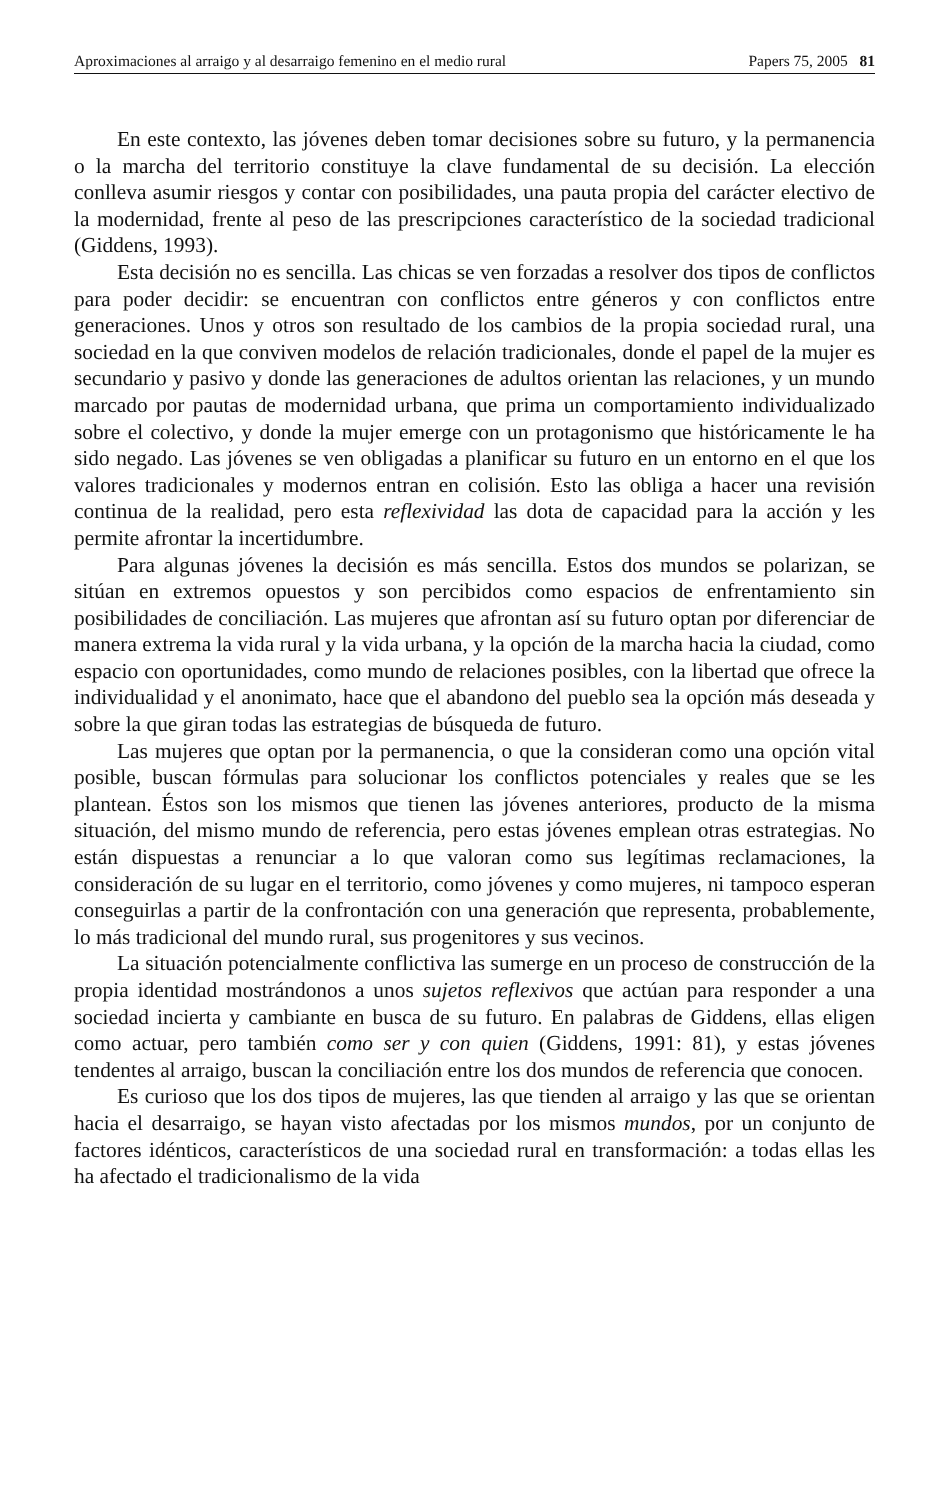Aproximaciones al arraigo y al desarraigo femenino en el medio rural Papers 75, 2005 81
En este contexto, las jóvenes deben tomar decisiones sobre su futuro, y la permanencia o la marcha del territorio constituye la clave fundamental de su decisión. La elección conlleva asumir riesgos y contar con posibilidades, una pauta propia del carácter electivo de la modernidad, frente al peso de las prescripciones característico de la sociedad tradicional (Giddens, 1993).
Esta decisión no es sencilla. Las chicas se ven forzadas a resolver dos tipos de conflictos para poder decidir: se encuentran con conflictos entre géneros y con conflictos entre generaciones. Unos y otros son resultado de los cambios de la propia sociedad rural, una sociedad en la que conviven modelos de relación tradicionales, donde el papel de la mujer es secundario y pasivo y donde las generaciones de adultos orientan las relaciones, y un mundo marcado por pautas de modernidad urbana, que prima un comportamiento individualizado sobre el colectivo, y donde la mujer emerge con un protagonismo que históricamente le ha sido negado. Las jóvenes se ven obligadas a planificar su futuro en un entorno en el que los valores tradicionales y modernos entran en colisión. Esto las obliga a hacer una revisión continua de la realidad, pero esta reflexividad las dota de capacidad para la acción y les permite afrontar la incertidumbre.
Para algunas jóvenes la decisión es más sencilla. Estos dos mundos se polarizan, se sitúan en extremos opuestos y son percibidos como espacios de enfrentamiento sin posibilidades de conciliación. Las mujeres que afrontan así su futuro optan por diferenciar de manera extrema la vida rural y la vida urbana, y la opción de la marcha hacia la ciudad, como espacio con oportunidades, como mundo de relaciones posibles, con la libertad que ofrece la individualidad y el anonimato, hace que el abandono del pueblo sea la opción más deseada y sobre la que giran todas las estrategias de búsqueda de futuro.
Las mujeres que optan por la permanencia, o que la consideran como una opción vital posible, buscan fórmulas para solucionar los conflictos potenciales y reales que se les plantean. Éstos son los mismos que tienen las jóvenes anteriores, producto de la misma situación, del mismo mundo de referencia, pero estas jóvenes emplean otras estrategias. No están dispuestas a renunciar a lo que valoran como sus legítimas reclamaciones, la consideración de su lugar en el territorio, como jóvenes y como mujeres, ni tampoco esperan conseguirlas a partir de la confrontación con una generación que representa, probablemente, lo más tradicional del mundo rural, sus progenitores y sus vecinos.
La situación potencialmente conflictiva las sumerge en un proceso de construcción de la propia identidad mostrándonos a unos sujetos reflexivos que actúan para responder a una sociedad incierta y cambiante en busca de su futuro. En palabras de Giddens, ellas eligen como actuar, pero también como ser y con quien (Giddens, 1991: 81), y estas jóvenes tendentes al arraigo, buscan la conciliación entre los dos mundos de referencia que conocen.
Es curioso que los dos tipos de mujeres, las que tienden al arraigo y las que se orientan hacia el desarraigo, se hayan visto afectadas por los mismos mundos, por un conjunto de factores idénticos, característicos de una sociedad rural en transformación: a todas ellas les ha afectado el tradicionalismo de la vida